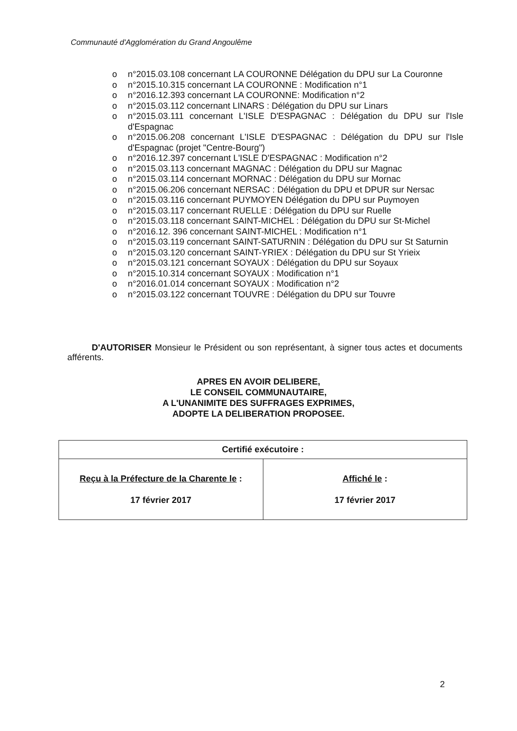Communauté d'Agglomération du Grand Angoulême
o n°2015.03.108 concernant LA COURONNE Délégation du DPU sur La Couronne
o n°2015.10.315 concernant LA COURONNE : Modification n°1
o n°2016.12.393 concernant LA COURONNE: Modification n°2
o n°2015.03.112 concernant LINARS : Délégation du DPU sur Linars
o n°2015.03.111 concernant L'ISLE D'ESPAGNAC : Délégation du DPU sur l'Isle d'Espagnac
o n°2015.06.208 concernant L'ISLE D'ESPAGNAC : Délégation du DPU sur l'Isle d'Espagnac (projet "Centre-Bourg")
o n°2016.12.397 concernant L'ISLE D'ESPAGNAC : Modification n°2
o n°2015.03.113 concernant MAGNAC : Délégation du DPU sur Magnac
o n°2015.03.114 concernant MORNAC : Délégation du DPU sur Mornac
o n°2015.06.206 concernant NERSAC : Délégation du DPU et DPUR sur Nersac
o n°2015.03.116 concernant PUYMOYEN Délégation du DPU sur Puymoyen
o n°2015.03.117 concernant RUELLE : Délégation du DPU sur Ruelle
o n°2015.03.118 concernant SAINT-MICHEL : Délégation du DPU sur St-Michel
o n°2016.12. 396 concernant SAINT-MICHEL : Modification n°1
o n°2015.03.119 concernant SAINT-SATURNIN : Délégation du DPU sur St Saturnin
o n°2015.03.120 concernant SAINT-YRIEX : Délégation du DPU sur St Yrieix
o n°2015.03.121 concernant SOYAUX : Délégation du DPU sur Soyaux
o n°2015.10.314 concernant SOYAUX : Modification n°1
o n°2016.01.014 concernant SOYAUX : Modification n°2
o n°2015.03.122 concernant TOUVRE : Délégation du DPU sur Touvre
D'AUTORISER Monsieur le Président ou son représentant, à signer tous actes et documents afférents.
APRES EN AVOIR DELIBERE,
LE CONSEIL COMMUNAUTAIRE,
A L'UNANIMITE DES SUFFRAGES EXPRIMES,
ADOPTE LA DELIBERATION PROPOSEE.
| Certifié exécutoire : | |
| --- | --- |
| Reçu à la Préfecture de la Charente le : 17 février 2017 | Affiché le : 17 février 2017 |
2